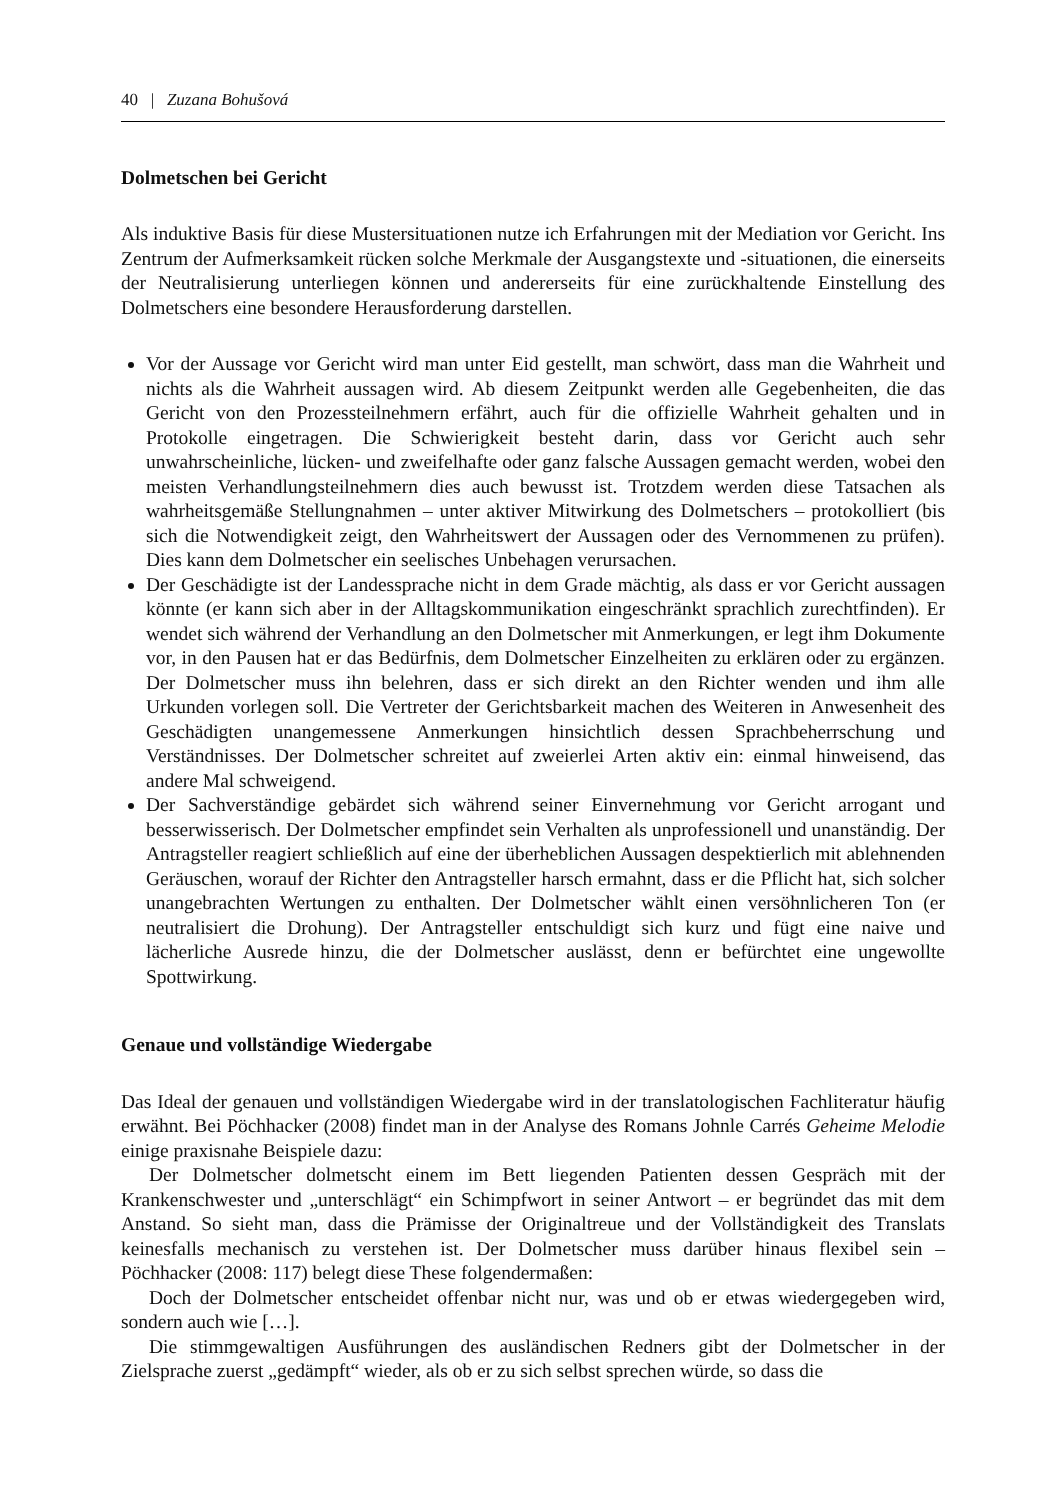40 | Zuzana Bohušová
Dolmetschen bei Gericht
Als induktive Basis für diese Mustersituationen nutze ich Erfahrungen mit der Mediation vor Gericht. Ins Zentrum der Aufmerksamkeit rücken solche Merkmale der Ausgangstexte und -situationen, die einerseits der Neutralisierung unterliegen können und andererseits für eine zurückhaltende Einstellung des Dolmetschers eine besondere Herausforderung darstellen.
Vor der Aussage vor Gericht wird man unter Eid gestellt, man schwört, dass man die Wahrheit und nichts als die Wahrheit aussagen wird. Ab diesem Zeitpunkt werden alle Gegebenheiten, die das Gericht von den Prozessteilnehmern erfährt, auch für die offizielle Wahrheit gehalten und in Protokolle eingetragen. Die Schwierigkeit besteht darin, dass vor Gericht auch sehr unwahrscheinliche, lücken- und zweifelhafte oder ganz falsche Aussagen gemacht werden, wobei den meisten Verhandlungsteilnehmern dies auch bewusst ist. Trotzdem werden diese Tatsachen als wahrheitsgemäße Stellungnahmen – unter aktiver Mitwirkung des Dolmetschers – protokolliert (bis sich die Notwendigkeit zeigt, den Wahrheitswert der Aussagen oder des Vernommenen zu prüfen). Dies kann dem Dolmetscher ein seelisches Unbehagen verursachen.
Der Geschädigte ist der Landessprache nicht in dem Grade mächtig, als dass er vor Gericht aussagen könnte (er kann sich aber in der Alltagskommunikation eingeschränkt sprachlich zurechtfinden). Er wendet sich während der Verhandlung an den Dolmetscher mit Anmerkungen, er legt ihm Dokumente vor, in den Pausen hat er das Bedürfnis, dem Dolmetscher Einzelheiten zu erklären oder zu ergänzen. Der Dolmetscher muss ihn belehren, dass er sich direkt an den Richter wenden und ihm alle Urkunden vorlegen soll. Die Vertreter der Gerichtsbarkeit machen des Weiteren in Anwesenheit des Geschädigten unangemessene Anmerkungen hinsichtlich dessen Sprachbeherrschung und Verständnisses. Der Dolmetscher schreitet auf zweierlei Arten aktiv ein: einmal hinweisend, das andere Mal schweigend.
Der Sachverständige gebärdet sich während seiner Einvernehmung vor Gericht arrogant und besserwisserisch. Der Dolmetscher empfindet sein Verhalten als unprofessionell und unanständig. Der Antragsteller reagiert schließlich auf eine der überheblichen Aussagen despektierlich mit ablehnenden Geräuschen, worauf der Richter den Antragsteller harsch ermahnt, dass er die Pflicht hat, sich solcher unangebrachten Wertungen zu enthalten. Der Dolmetscher wählt einen versöhnlicheren Ton (er neutralisiert die Drohung). Der Antragsteller entschuldigt sich kurz und fügt eine naive und lächerliche Ausrede hinzu, die der Dolmetscher auslässt, denn er befürchtet eine ungewollte Spottwirkung.
Genaue und vollständige Wiedergabe
Das Ideal der genauen und vollständigen Wiedergabe wird in der translatologischen Fachliteratur häufig erwähnt. Bei Pöchhacker (2008) findet man in der Analyse des Romans Johnle Carrés Geheime Melodie einige praxisnahe Beispiele dazu:
Der Dolmetscher dolmetscht einem im Bett liegenden Patienten dessen Gespräch mit der Krankenschwester und „unterschlägt“ ein Schimpfwort in seiner Antwort – er begründet das mit dem Anstand. So sieht man, dass die Prämisse der Originaltreue und der Vollständigkeit des Translats keinesfalls mechanisch zu verstehen ist. Der Dolmetscher muss darüber hinaus flexibel sein – Pöchhacker (2008: 117) belegt diese These folgendermaßen:
Doch der Dolmetscher entscheidet offenbar nicht nur, was und ob er etwas wiedergegeben wird, sondern auch wie […].
Die stimmgewaltigen Ausführungen des ausländischen Redners gibt der Dolmetscher in der Zielsprache zuerst „gedämpft“ wieder, als ob er zu sich selbst sprechen würde, so dass die